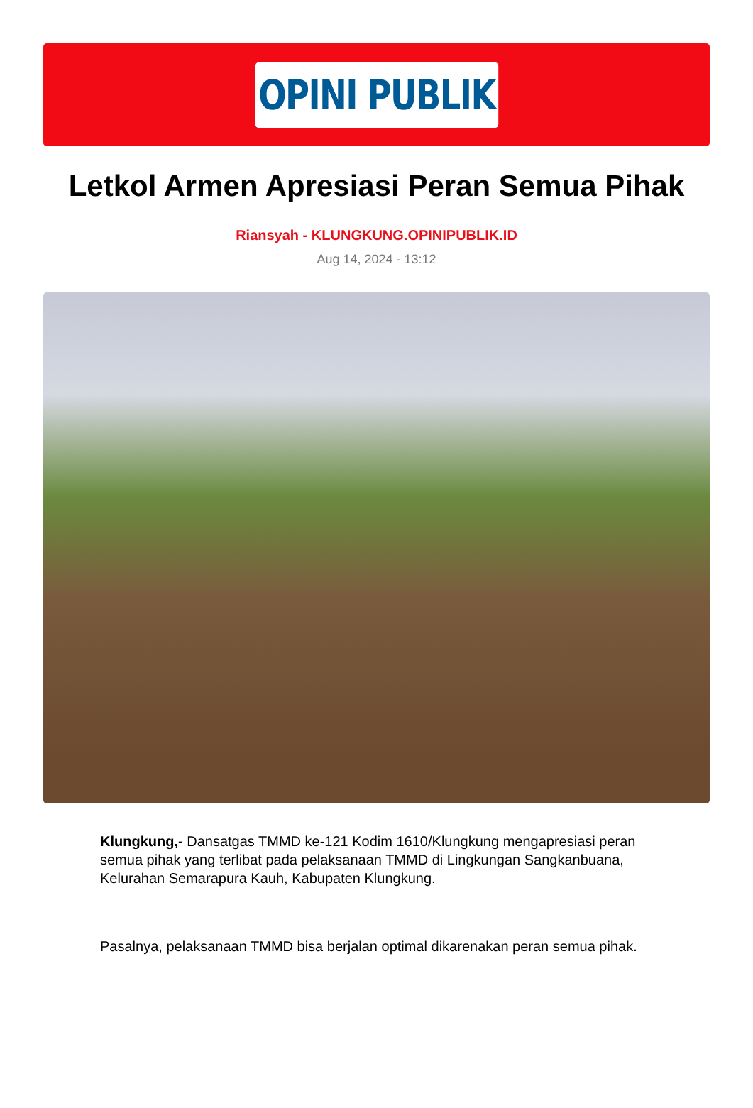OPINI PUBLIK
Letkol Armen Apresiasi Peran Semua Pihak
Riansyah - KLUNGKUNG.OPINIPUBLIK.ID
Aug 14, 2024 - 13:12
Klungkung,- Dansatgas TMMD ke-121 Kodim 1610/Klungkung mengapresiasi peran semua pihak yang terlibat pada pelaksanaan TMMD di Lingkungan Sangkanbuana, Kelurahan Semarapura Kauh, Kabupaten Klungkung.
Pasalnya, pelaksanaan TMMD bisa berjalan optimal dikarenakan peran semua pihak.